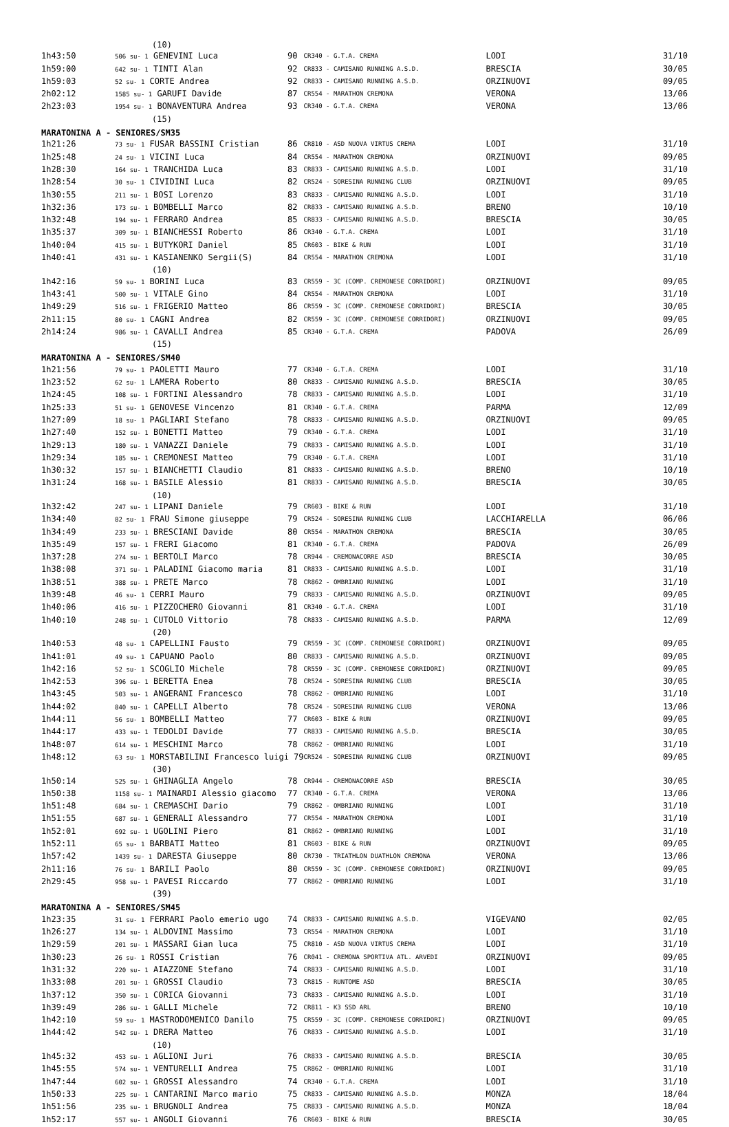| | (10) | | | | |
| 1h43:50 | 506 su- 1 GENEVINI Luca | 90 | CR340 - G.T.A. CREMA | LODI | 31/10 |
| 1h59:00 | 642 su- 1 TINTI Alan | 92 | CR833 - CAMISANO RUNNING A.S.D. | BRESCIA | 30/05 |
| 1h59:03 | 52 su- 1 CORTE Andrea | 92 | CR833 - CAMISANO RUNNING A.S.D. | ORZINUOVI | 09/05 |
| 2h02:12 | 1585 su- 1 GARUFI Davide | 87 | CR554 - MARATHON CREMONA | VERONA | 13/06 |
| 2h23:03 | 1954 su- 1 BONAVENTURA Andrea | 93 | CR340 - G.T.A. CREMA | VERONA | 13/06 |
| | (15) | | | | |
| MARATONINA A - SENIORES/SM35 | | | | | |
| 1h21:26 | 73 su- 1 FUSAR BASSINI Cristian | 86 | CR810 - ASD NUOVA VIRTUS CREMA | LODI | 31/10 |
| 1h25:48 | 24 su- 1 VICINI Luca | 84 | CR554 - MARATHON CREMONA | ORZINUOVI | 09/05 |
| 1h28:30 | 164 su- 1 TRANCHIDA Luca | 83 | CR833 - CAMISANO RUNNING A.S.D. | LODI | 31/10 |
| 1h28:54 | 30 su- 1 CIVIDINI Luca | 82 | CR524 - SORESINA RUNNING CLUB | ORZINUOVI | 09/05 |
| 1h30:55 | 211 su- 1 BOSI Lorenzo | 83 | CR833 - CAMISANO RUNNING A.S.D. | LODI | 31/10 |
| 1h32:36 | 173 su- 1 BOMBELLI Marco | 82 | CR833 - CAMISANO RUNNING A.S.D. | BRENO | 10/10 |
| 1h32:48 | 194 su- 1 FERRARO Andrea | 85 | CR833 - CAMISANO RUNNING A.S.D. | BRESCIA | 30/05 |
| 1h35:37 | 309 su- 1 BIANCHESSI Roberto | 86 | CR340 - G.T.A. CREMA | LODI | 31/10 |
| 1h40:04 | 415 su- 1 BUTYKORI Daniel | 85 | CR603 - BIKE & RUN | LODI | 31/10 |
| 1h40:41 | 431 su- 1 KASIANENKO Sergii(S) | 84 | CR554 - MARATHON CREMONA | LODI | 31/10 |
| | (10) | | | | |
| 1h42:16 | 59 su- 1 BORINI Luca | 83 | CR559 - 3C (COMP. CREMONESE CORRIDORI) | ORZINUOVI | 09/05 |
| 1h43:41 | 500 su- 1 VITALE Gino | 84 | CR554 - MARATHON CREMONA | LODI | 31/10 |
| 1h49:29 | 516 su- 1 FRIGERIO Matteo | 86 | CR559 - 3C (COMP. CREMONESE CORRIDORI) | BRESCIA | 30/05 |
| 2h11:15 | 80 su- 1 CAGNI Andrea | 82 | CR559 - 3C (COMP. CREMONESE CORRIDORI) | ORZINUOVI | 09/05 |
| 2h14:24 | 986 su- 1 CAVALLI Andrea | 85 | CR340 - G.T.A. CREMA | PADOVA | 26/09 |
| | (15) | | | | |
| MARATONINA A - SENIORES/SM40 | | | | | |
| 1h21:56 | 79 su- 1 PAOLETTI Mauro | 77 | CR340 - G.T.A. CREMA | LODI | 31/10 |
| 1h23:52 | 62 su- 1 LAMERA Roberto | 80 | CR833 - CAMISANO RUNNING A.S.D. | BRESCIA | 30/05 |
| 1h24:45 | 108 su- 1 FORTINI Alessandro | 78 | CR833 - CAMISANO RUNNING A.S.D. | LODI | 31/10 |
| 1h25:33 | 51 su- 1 GENOVESE Vincenzo | 81 | CR340 - G.T.A. CREMA | PARMA | 12/09 |
| 1h27:09 | 18 su- 1 PAGLIARI Stefano | 78 | CR833 - CAMISANO RUNNING A.S.D. | ORZINUOVI | 09/05 |
| 1h27:40 | 152 su- 1 BONETTI Matteo | 79 | CR340 - G.T.A. CREMA | LODI | 31/10 |
| 1h29:13 | 180 su- 1 VANAZZI Daniele | 79 | CR833 - CAMISANO RUNNING A.S.D. | LODI | 31/10 |
| 1h29:34 | 185 su- 1 CREMONESI Matteo | 79 | CR340 - G.T.A. CREMA | LODI | 31/10 |
| 1h30:32 | 157 su- 1 BIANCHETTI Claudio | 81 | CR833 - CAMISANO RUNNING A.S.D. | BRENO | 10/10 |
| 1h31:24 | 168 su- 1 BASILE Alessio | 81 | CR833 - CAMISANO RUNNING A.S.D. | BRESCIA | 30/05 |
| | (10) | | | | |
| 1h32:42 | 247 su- 1 LIPANI Daniele | 79 | CR603 - BIKE & RUN | LODI | 31/10 |
| 1h34:40 | 82 su- 1 FRAU Simone giuseppe | 79 | CR524 - SORESINA RUNNING CLUB | LACCHIARELLA | 06/06 |
| 1h34:49 | 233 su- 1 BRESCIANI Davide | 80 | CR554 - MARATHON CREMONA | BRESCIA | 30/05 |
| 1h35:49 | 157 su- 1 FRERI Giacomo | 81 | CR340 - G.T.A. CREMA | PADOVA | 26/09 |
| 1h37:28 | 274 su- 1 BERTOLI Marco | 78 | CR944 - CREMONACORRE ASD | BRESCIA | 30/05 |
| 1h38:08 | 371 su- 1 PALADINI Giacomo maria | 81 | CR833 - CAMISANO RUNNING A.S.D. | LODI | 31/10 |
| 1h38:51 | 388 su- 1 PRETE Marco | 78 | CR862 - OMBRIANO RUNNING | LODI | 31/10 |
| 1h39:48 | 46 su- 1 CERRI Mauro | 79 | CR833 - CAMISANO RUNNING A.S.D. | ORZINUOVI | 09/05 |
| 1h40:06 | 416 su- 1 PIZZOCHERO Giovanni | 81 | CR340 - G.T.A. CREMA | LODI | 31/10 |
| 1h40:10 | 248 su- 1 CUTOLO Vittorio | 78 | CR833 - CAMISANO RUNNING A.S.D. | PARMA | 12/09 |
| | (20) | | | | |
| 1h40:53 | 48 su- 1 CAPELLINI Fausto | 79 | CR559 - 3C (COMP. CREMONESE CORRIDORI) | ORZINUOVI | 09/05 |
| 1h41:01 | 49 su- 1 CAPUANO Paolo | 80 | CR833 - CAMISANO RUNNING A.S.D. | ORZINUOVI | 09/05 |
| 1h42:16 | 52 su- 1 SCOGLIO Michele | 78 | CR559 - 3C (COMP. CREMONESE CORRIDORI) | ORZINUOVI | 09/05 |
| 1h42:53 | 396 su- 1 BERETTA Enea | 78 | CR524 - SORESINA RUNNING CLUB | BRESCIA | 30/05 |
| 1h43:45 | 503 su- 1 ANGERANI Francesco | 78 | CR862 - OMBRIANO RUNNING | LODI | 31/10 |
| 1h44:02 | 840 su- 1 CAPELLI Alberto | 78 | CR524 - SORESINA RUNNING CLUB | VERONA | 13/06 |
| 1h44:11 | 56 su- 1 BOMBELLI Matteo | 77 | CR603 - BIKE & RUN | ORZINUOVI | 09/05 |
| 1h44:17 | 433 su- 1 TEDOLDI Davide | 77 | CR833 - CAMISANO RUNNING A.S.D. | BRESCIA | 30/05 |
| 1h48:07 | 614 su- 1 MESCHINI Marco | 78 | CR862 - OMBRIANO RUNNING | LODI | 31/10 |
| 1h48:12 | 63 su- 1 MORSTABILINI Francesco luigi 79 | | CR524 - SORESINA RUNNING CLUB | ORZINUOVI | 09/05 |
| | (30) | | | | |
| 1h50:14 | 525 su- 1 GHINAGLIA Angelo | 78 | CR944 - CREMONACORRE ASD | BRESCIA | 30/05 |
| 1h50:38 | 1158 su- 1 MAINARDI Alessio giacomo | 77 | CR340 - G.T.A. CREMA | VERONA | 13/06 |
| 1h51:48 | 684 su- 1 CREMASCHI Dario | 79 | CR862 - OMBRIANO RUNNING | LODI | 31/10 |
| 1h51:55 | 687 su- 1 GENERALI Alessandro | 77 | CR554 - MARATHON CREMONA | LODI | 31/10 |
| 1h52:01 | 692 su- 1 UGOLINI Piero | 81 | CR862 - OMBRIANO RUNNING | LODI | 31/10 |
| 1h52:11 | 65 su- 1 BARBATI Matteo | 81 | CR603 - BIKE & RUN | ORZINUOVI | 09/05 |
| 1h57:42 | 1439 su- 1 DARESTA Giuseppe | 80 | CR730 - TRIATHLON DUATHLON CREMONA | VERONA | 13/06 |
| 2h11:16 | 76 su- 1 BARILI Paolo | 80 | CR559 - 3C (COMP. CREMONESE CORRIDORI) | ORZINUOVI | 09/05 |
| 2h29:45 | 958 su- 1 PAVESI Riccardo | 77 | CR862 - OMBRIANO RUNNING | LODI | 31/10 |
| | (39) | | | | |
| MARATONINA A - SENIORES/SM45 | | | | | |
| 1h23:35 | 31 su- 1 FERRARI Paolo emerio ugo | 74 | CR833 - CAMISANO RUNNING A.S.D. | VIGEVANO | 02/05 |
| 1h26:27 | 134 su- 1 ALDOVINI Massimo | 73 | CR554 - MARATHON CREMONA | LODI | 31/10 |
| 1h29:59 | 201 su- 1 MASSARI Gian luca | 75 | CR810 - ASD NUOVA VIRTUS CREMA | LODI | 31/10 |
| 1h30:23 | 26 su- 1 ROSSI Cristian | 76 | CR041 - CREMONA SPORTIVA ATL. ARVEDI | ORZINUOVI | 09/05 |
| 1h31:32 | 220 su- 1 AIAZZONE Stefano | 74 | CR833 - CAMISANO RUNNING A.S.D. | LODI | 31/10 |
| 1h33:08 | 201 su- 1 GROSSI Claudio | 73 | CR815 - RUNTOME ASD | BRESCIA | 30/05 |
| 1h37:12 | 350 su- 1 CORICA Giovanni | 73 | CR833 - CAMISANO RUNNING A.S.D. | LODI | 31/10 |
| 1h39:49 | 286 su- 1 GALLI Michele | 72 | CR811 - K3 SSD ARL | BRENO | 10/10 |
| 1h42:10 | 59 su- 1 MASTRODOMENICO Danilo | 75 | CR559 - 3C (COMP. CREMONESE CORRIDORI) | ORZINUOVI | 09/05 |
| 1h44:42 | 542 su- 1 DRERA Matteo | 76 | CR833 - CAMISANO RUNNING A.S.D. | LODI | 31/10 |
| | (10) | | | | |
| 1h45:32 | 453 su- 1 AGLIONI Juri | 76 | CR833 - CAMISANO RUNNING A.S.D. | BRESCIA | 30/05 |
| 1h45:55 | 574 su- 1 VENTURELLI Andrea | 75 | CR862 - OMBRIANO RUNNING | LODI | 31/10 |
| 1h47:44 | 602 su- 1 GROSSI Alessandro | 74 | CR340 - G.T.A. CREMA | LODI | 31/10 |
| 1h50:33 | 225 su- 1 CANTARINI Marco mario | 75 | CR833 - CAMISANO RUNNING A.S.D. | MONZA | 18/04 |
| 1h51:56 | 235 su- 1 BRUGNOLI Andrea | 75 | CR833 - CAMISANO RUNNING A.S.D. | MONZA | 18/04 |
| 1h52:17 | 557 su- 1 ANGOLI Giovanni | 76 | CR603 - BIKE & RUN | BRESCIA | 30/05 |